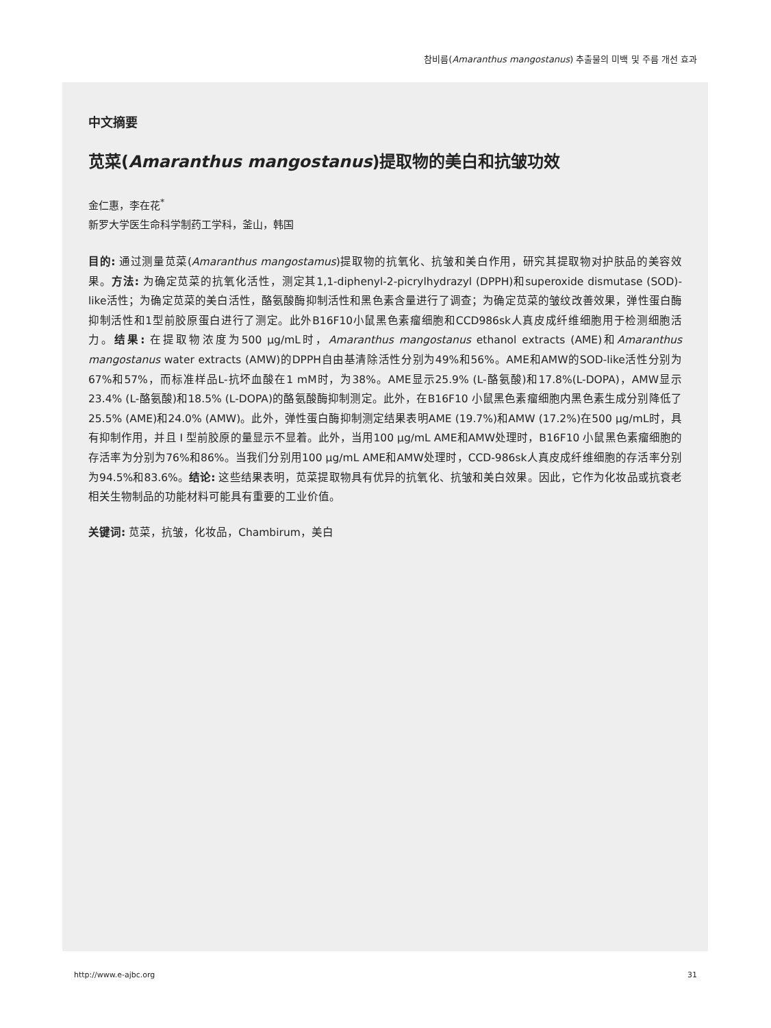참비름(Amaranthus mangostanus) 추출물의 미백 및 주름 개선 효과
中文摘要
苋菜(Amaranthus mangostanus)提取物的美白和抗皱功效
金仁惠，李在花<sup>*</sup>
新罗大学医生命科学制药工学科，釜山，韩国
目的: 通过测量苋菜(Amaranthus mangostamus)提取物的抗氧化、抗皱和美白作用，研究其提取物对护肤品的美容效果。方法: 为确定苋菜的抗氧化活性，测定其1,1-diphenyl-2-picrylhydrazyl (DPPH)和superoxide dismutase (SOD)-like活性；为确定苋菜的美白活性，酪氨酸酶抑制活性和黑色素含量进行了调查；为确定苋菜的皱纹改善效果，弹性蛋白酶抑制活性和1型前胶原蛋白进行了测定。此外B16F10小鼠黑色素瘤细胞和CCD986sk人真皮成纤维细胞用于检测细胞活力。结果: 在提取物浓度为500 μg/mL时，Amaranthus mangostanus ethanol extracts (AME)和Amaranthus mangostanus water extracts (AMW)的DPPH自由基清除活性分别为49%和56%。AME和AMW的SOD-like活性分别为67%和57%，而标准样品L-抗坏血酸在1 mM时，为38%。AME显示25.9% (L-酪氨酸)和17.8%(L-DOPA)，AMW显示23.4% (L-酪氨酸)和18.5% (L-DOPA)的酪氨酸酶抑制测定。此外，在B16F10 小鼠黑色素瘤细胞内黑色素生成分别降低了25.5% (AME)和24.0% (AMW)。此外，弹性蛋白酶抑制测定结果表明AME (19.7%)和AMW (17.2%)在500 μg/mL时，具有抑制作用，并且 I 型前胶原的量显示不显着。此外，当用100 μg/mL AME和AMW处理时，B16F10 小鼠黑色素瘤细胞的存活率为分别为76%和86%。当我们分别用100 μg/mL AME和AMW处理时，CCD-986sk人真皮成纤维细胞的存活率分别为94.5%和83.6%。结论: 这些结果表明，苋菜提取物具有优异的抗氧化、抗皱和美白效果。因此，它作为化妆品或抗衰老相关生物制品的功能材料可能具有重要的工业价值。
关键词: 苋菜，抗皱，化妆品，Chambirum，美白
http://www.e-ajbc.org 31